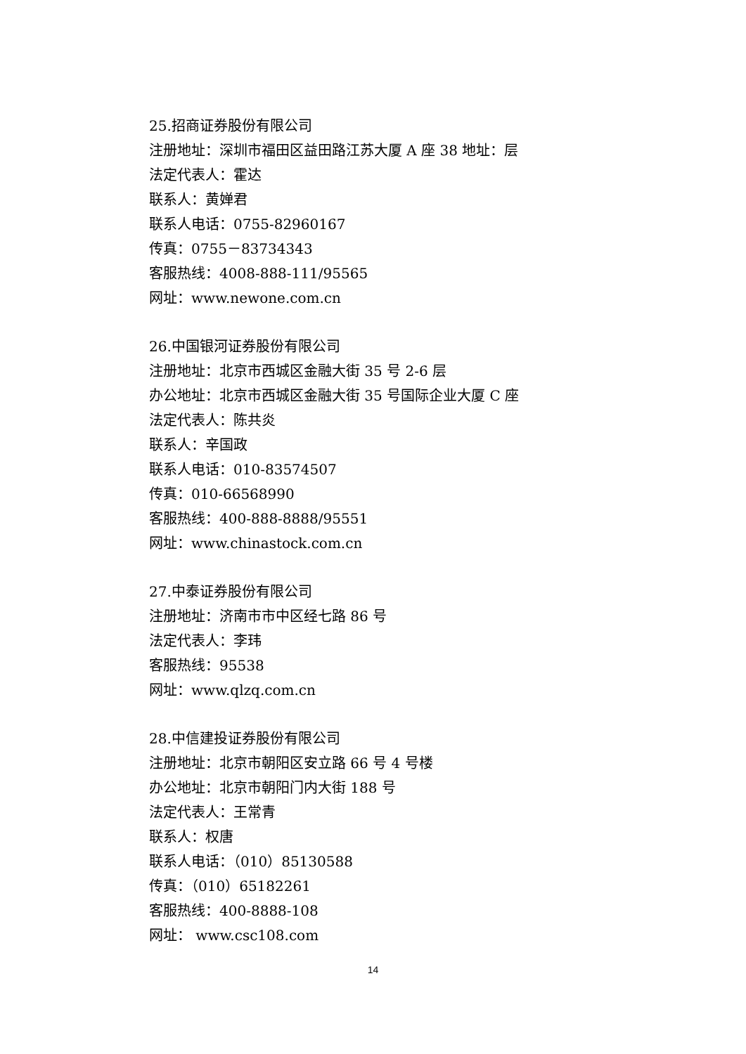25.招商证券股份有限公司
注册地址：深圳市福田区益田路江苏大厦 A 座 38 地址：层
法定代表人：霍达
联系人：黄婵君
联系人电话：0755-82960167
传真：0755－83734343
客服热线：4008-888-111/95565
网址：www.newone.com.cn
26.中国银河证券股份有限公司
注册地址：北京市西城区金融大街 35 号 2-6 层
办公地址：北京市西城区金融大街 35 号国际企业大厦 C 座
法定代表人：陈共炎
联系人：辛国政
联系人电话：010-83574507
传真：010-66568990
客服热线：400-888-8888/95551
网址：www.chinastock.com.cn
27.中泰证券股份有限公司
注册地址：济南市市中区经七路 86 号
法定代表人：李玮
客服热线：95538
网址：www.qlzq.com.cn
28.中信建投证券股份有限公司
注册地址：北京市朝阳区安立路 66 号 4 号楼
办公地址：北京市朝阳门内大街 188 号
法定代表人：王常青
联系人：权唐
联系人电话：（010）85130588
传真：（010）65182261
客服热线：400-8888-108
网址： www.csc108.com
14